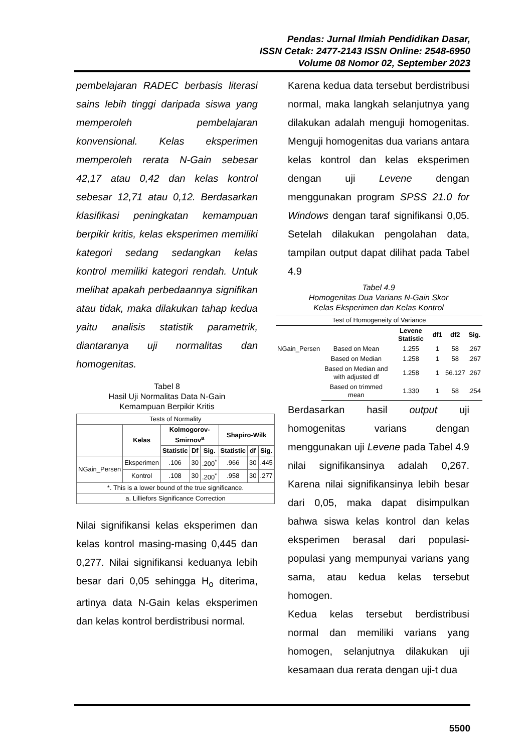Pendas: Jurnal Ilmiah Pendidikan Dasar,
ISSN Cetak: 2477-2143 ISSN Online: 2548-6950
Volume 08 Nomor 02, September 2023
pembelajaran RADEC berbasis literasi sains lebih tinggi daripada siswa yang memperoleh pembelajaran konvensional. Kelas eksperimen memperoleh rerata N-Gain sebesar 42,17 atau 0,42 dan kelas kontrol sebesar 12,71 atau 0,12. Berdasarkan klasifikasi peningkatan kemampuan berpikir kritis, kelas eksperimen memiliki kategori sedang sedangkan kelas kontrol memiliki kategori rendah. Untuk melihat apakah perbedaannya signifikan atau tidak, maka dilakukan tahap kedua yaitu analisis statistik parametrik, diantaranya uji normalitas dan homogenitas.
Tabel 8
Hasil Uji Normalitas Data N-Gain
Kemampuan Berpikir Kritis
| Tests of Normality | | | | | | | |
| --- | --- | --- | --- | --- | --- | --- | --- |
| | Kelas | Kolmogorov-Smirnov<sup>a</sup> | | | Shapiro-Wilk | | |
| | | Statistic | Df | Sig. | Statistic | df | Sig. |
| NGain_Persen | Eksperimen | .106 | 30 | .200<sup>*</sup> | .966 | 30 | .445 |
| | Kontrol | .108 | 30 | .200<sup>*</sup> | .958 | 30 | .277 |
| *. This is a lower bound of the true significance. | | | | | | | |
| a. Lilliefors Significance Correction | | | | | | | |
Nilai signifikansi kelas eksperimen dan kelas kontrol masing-masing 0,445 dan 0,277. Nilai signifikansi keduanya lebih besar dari 0,05 sehingga H<sub>o</sub> diterima, artinya data N-Gain kelas eksperimen dan kelas kontrol berdistribusi normal.
Karena kedua data tersebut berdistribusi normal, maka langkah selanjutnya yang dilakukan adalah menguji homogenitas. Menguji homogenitas dua varians antara kelas kontrol dan kelas eksperimen dengan uji Levene dengan menggunakan program SPSS 21.0 for Windows dengan taraf signifikansi 0,05. Setelah dilakukan pengolahan data, tampilan output dapat dilihat pada Tabel 4.9
Tabel 4.9
Homogenitas Dua Varians N-Gain Skor
Kelas Eksperimen dan Kelas Kontrol
| Test of Homogeneity of Variance | | | | | |
| --- | --- | --- | --- | --- | --- |
| | | Levene Statistic | df1 | df2 | Sig. |
| NGain_Persen | Based on Mean | 1.255 | 1 | 58 | .267 |
| | Based on Median | 1.258 | 1 | 58 | .267 |
| | Based on Median and with adjusted df | 1.258 | 1 | 56.127 | .267 |
| | Based on trimmed mean | 1.330 | 1 | 58 | .254 |
Berdasarkan hasil output uji homogenitas varians dengan menggunakan uji Levene pada Tabel 4.9 nilai signifikansinya adalah 0,267. Karena nilai signifikansinya lebih besar dari 0,05, maka dapat disimpulkan bahwa siswa kelas kontrol dan kelas eksperimen berasal dari populasi-populasi yang mempunyai varians yang sama, atau kedua kelas tersebut homogen.
Kedua kelas tersebut berdistribusi normal dan memiliki varians yang homogen, selanjutnya dilakukan uji kesamaan dua rerata dengan uji-t dua
5500